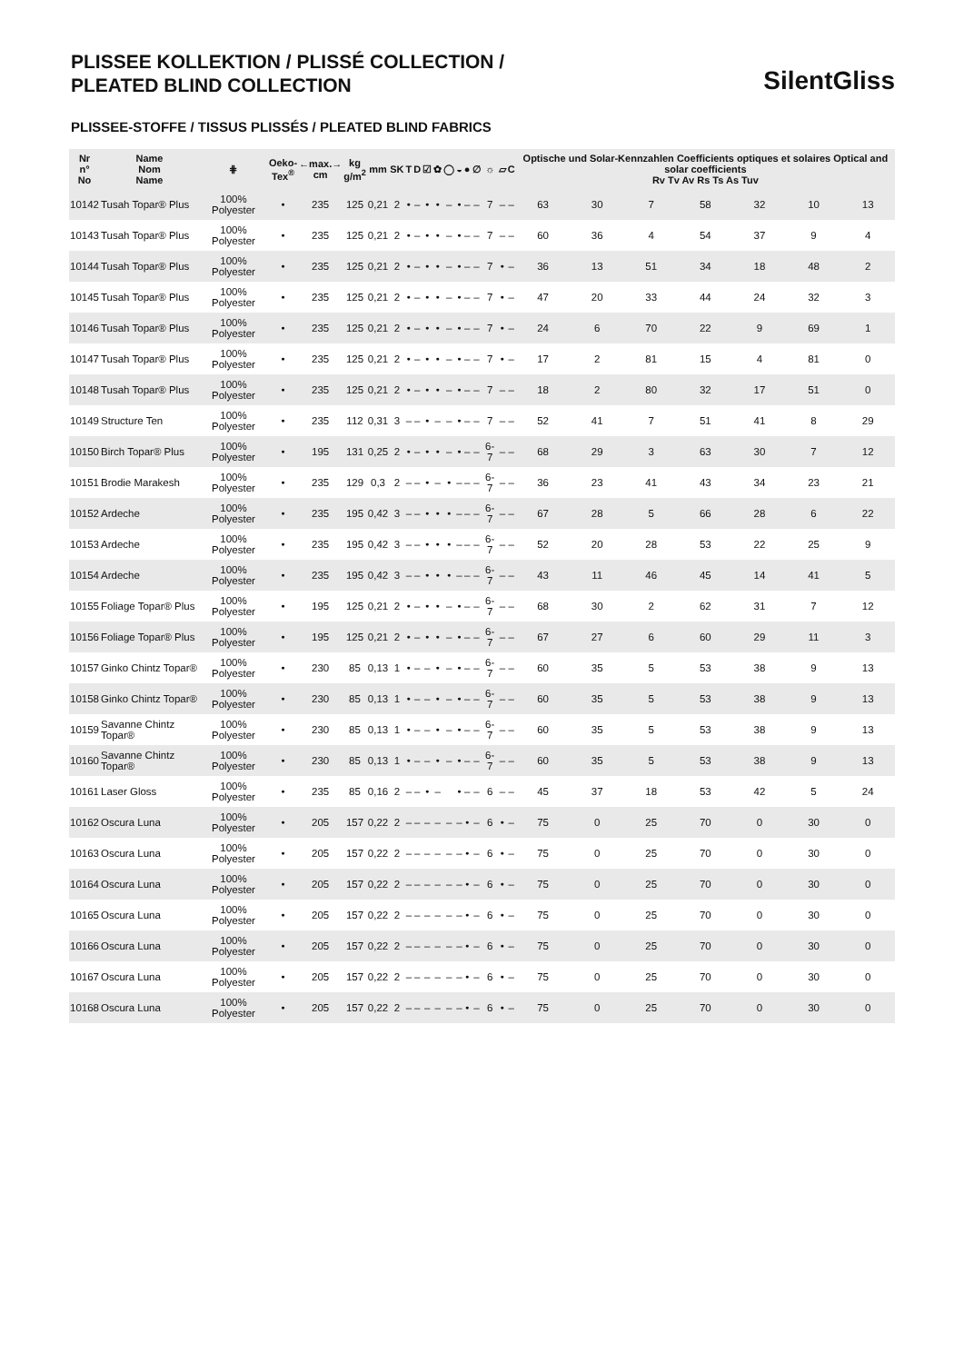PLISSEE KOLLEKTION / PLISSÉ COLLECTION /
PLEATED BLIND COLLECTION
SilentGliss
PLISSEE-STOFFE / TISSUS PLISSÉS / PLEATED BLIND FABRICS
| Nr n° No | Name Nom Name | ⋕ | Oeko- Tex<sup>®</sup> | ←max.→ cm | kg g/m<sup>2</sup> | mm | SK | T | D | ☑ | ✿ | ◯ | ◒ | ● | ∅ | ☼ | ▱ | C | Optische und Solar-Kennzahlen Coefficients optiques et solaires Optical and solar coefficients Rv Tv Av Rs Ts As Tuv | | | | | | |
| --- | --- | --- | --- | --- | --- | --- | --- | --- | --- | --- | --- | --- | --- | --- | --- | --- | --- | --- | --- | --- | --- | --- | --- | --- | --- |
| 10142 | Tusah Topar® Plus | 100% Polyester | • | 235 | 125 | 0,21 | 2 | • | – | • | • | – | • | – | – | 7 | – | – | 63 | 30 | 7 | 58 | 32 | 10 | 13 |
| 10143 | Tusah Topar® Plus | 100% Polyester | • | 235 | 125 | 0,21 | 2 | • | – | • | • | – | • | – | – | 7 | – | – | 60 | 36 | 4 | 54 | 37 | 9 | 4 |
| 10144 | Tusah Topar® Plus | 100% Polyester | • | 235 | 125 | 0,21 | 2 | • | – | • | • | – | • | – | – | 7 | • | – | 36 | 13 | 51 | 34 | 18 | 48 | 2 |
| 10145 | Tusah Topar® Plus | 100% Polyester | • | 235 | 125 | 0,21 | 2 | • | – | • | • | – | • | – | – | 7 | • | – | 47 | 20 | 33 | 44 | 24 | 32 | 3 |
| 10146 | Tusah Topar® Plus | 100% Polyester | • | 235 | 125 | 0,21 | 2 | • | – | • | • | – | • | – | – | 7 | • | – | 24 | 6 | 70 | 22 | 9 | 69 | 1 |
| 10147 | Tusah Topar® Plus | 100% Polyester | • | 235 | 125 | 0,21 | 2 | • | – | • | • | – | • | – | – | 7 | • | – | 17 | 2 | 81 | 15 | 4 | 81 | 0 |
| 10148 | Tusah Topar® Plus | 100% Polyester | • | 235 | 125 | 0,21 | 2 | • | – | • | • | – | • | – | – | 7 | – | – | 18 | 2 | 80 | 32 | 17 | 51 | 0 |
| 10149 | Structure Ten | 100% Polyester | • | 235 | 112 | 0,31 | 3 | – | – | • | – | – | • | – | – | 7 | – | – | 52 | 41 | 7 | 51 | 41 | 8 | 29 |
| 10150 | Birch Topar® Plus | 100% Polyester | • | 195 | 131 | 0,25 | 2 | • | – | • | • | – | • | – | – | 6-7 | – | – | 68 | 29 | 3 | 63 | 30 | 7 | 12 |
| 10151 | Brodie Marakesh | 100% Polyester | • | 235 | 129 | 0,3 | 2 | – | – | • | – | • | – | – | – | 6-7 | – | – | 36 | 23 | 41 | 43 | 34 | 23 | 21 |
| 10152 | Ardeche | 100% Polyester | • | 235 | 195 | 0,42 | 3 | – | – | • | • | • | – | – | – | 6-7 | – | – | 67 | 28 | 5 | 66 | 28 | 6 | 22 |
| 10153 | Ardeche | 100% Polyester | • | 235 | 195 | 0,42 | 3 | – | – | • | • | • | – | – | – | 6-7 | – | – | 52 | 20 | 28 | 53 | 22 | 25 | 9 |
| 10154 | Ardeche | 100% Polyester | • | 235 | 195 | 0,42 | 3 | – | – | • | • | • | – | – | – | 6-7 | – | – | 43 | 11 | 46 | 45 | 14 | 41 | 5 |
| 10155 | Foliage Topar® Plus | 100% Polyester | • | 195 | 125 | 0,21 | 2 | • | – | • | • | – | • | – | – | 6-7 | – | – | 68 | 30 | 2 | 62 | 31 | 7 | 12 |
| 10156 | Foliage Topar® Plus | 100% Polyester | • | 195 | 125 | 0,21 | 2 | • | – | • | • | – | • | – | – | 6-7 | – | – | 67 | 27 | 6 | 60 | 29 | 11 | 3 |
| 10157 | Ginko Chintz Topar® | 100% Polyester | • | 230 | 85 | 0,13 | 1 | • | – | – | • | – | • | – | – | 6-7 | – | – | 60 | 35 | 5 | 53 | 38 | 9 | 13 |
| 10158 | Ginko Chintz Topar® | 100% Polyester | • | 230 | 85 | 0,13 | 1 | • | – | – | • | – | • | – | – | 6-7 | – | – | 60 | 35 | 5 | 53 | 38 | 9 | 13 |
| 10159 | Savanne Chintz Topar® | 100% Polyester | • | 230 | 85 | 0,13 | 1 | • | – | – | • | – | • | – | – | 6-7 | – | – | 60 | 35 | 5 | 53 | 38 | 9 | 13 |
| 10160 | Savanne Chintz Topar® | 100% Polyester | • | 230 | 85 | 0,13 | 1 | • | – | – | • | – | • | – | – | 6-7 | – | – | 60 | 35 | 5 | 53 | 38 | 9 | 13 |
| 10161 | Laser Gloss | 100% Polyester | • | 235 | 85 | 0,16 | 2 | – | – | • | – | | • | – | – | 6 | – | – | 45 | 37 | 18 | 53 | 42 | 5 | 24 |
| 10162 | Oscura Luna | 100% Polyester | • | 205 | 157 | 0,22 | 2 | – | – | – | – | – | – | • | – | 6 | • | – | 75 | 0 | 25 | 70 | 0 | 30 | 0 |
| 10163 | Oscura Luna | 100% Polyester | • | 205 | 157 | 0,22 | 2 | – | – | – | – | – | – | • | – | 6 | • | – | 75 | 0 | 25 | 70 | 0 | 30 | 0 |
| 10164 | Oscura Luna | 100% Polyester | • | 205 | 157 | 0,22 | 2 | – | – | – | – | – | – | • | – | 6 | • | – | 75 | 0 | 25 | 70 | 0 | 30 | 0 |
| 10165 | Oscura Luna | 100% Polyester | • | 205 | 157 | 0,22 | 2 | – | – | – | – | – | – | • | – | 6 | • | – | 75 | 0 | 25 | 70 | 0 | 30 | 0 |
| 10166 | Oscura Luna | 100% Polyester | • | 205 | 157 | 0,22 | 2 | – | – | – | – | – | – | • | – | 6 | • | – | 75 | 0 | 25 | 70 | 0 | 30 | 0 |
| 10167 | Oscura Luna | 100% Polyester | • | 205 | 157 | 0,22 | 2 | – | – | – | – | – | – | • | – | 6 | • | – | 75 | 0 | 25 | 70 | 0 | 30 | 0 |
| 10168 | Oscura Luna | 100% Polyester | • | 205 | 157 | 0,22 | 2 | – | – | – | – | – | – | • | – | 6 | • | – | 75 | 0 | 25 | 70 | 0 | 30 | 0 |